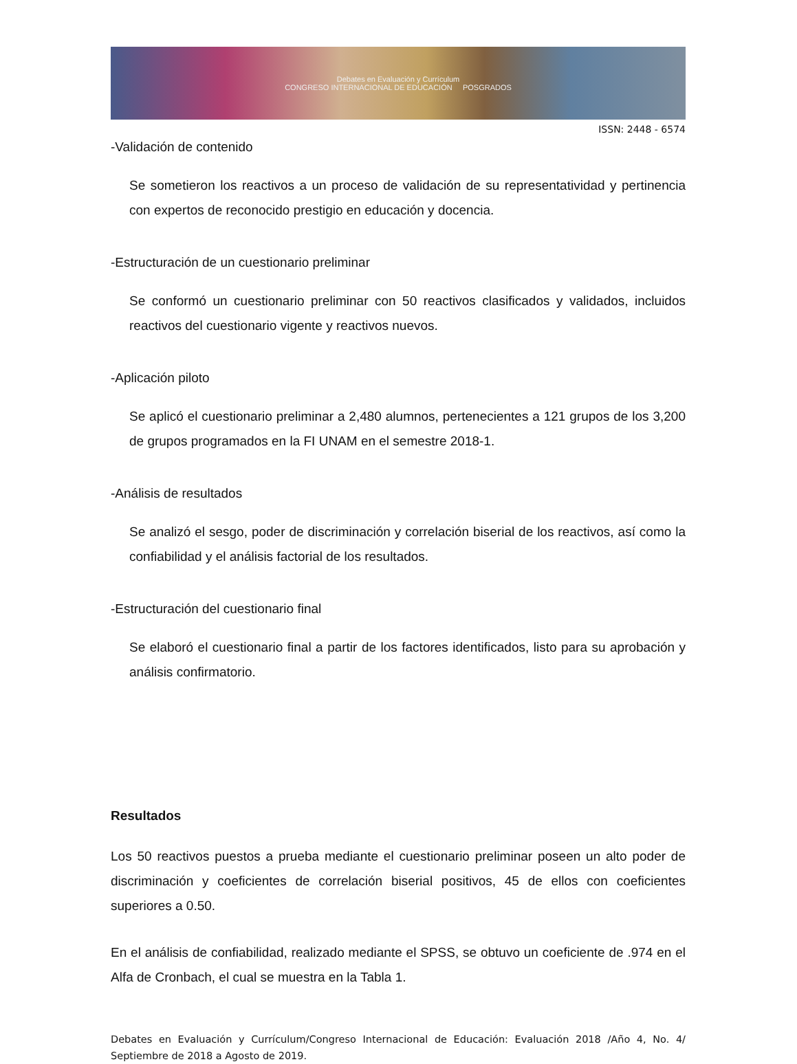Debates en Evaluación y Currículum
CONGRESO INTERNACIONAL DE EDUCACIÓN POSGRADOS
ISSN: 2448 - 6574
-Validación de contenido
Se sometieron los reactivos a un proceso de validación de su representatividad y pertinencia con expertos de reconocido prestigio en educación y docencia.
-Estructuración de un cuestionario preliminar
Se conformó un cuestionario preliminar con 50 reactivos clasificados y validados, incluidos reactivos del cuestionario vigente y reactivos nuevos.
-Aplicación piloto
Se aplicó el cuestionario preliminar a 2,480 alumnos, pertenecientes a 121 grupos de los 3,200 de grupos programados en la FI UNAM en el semestre 2018-1.
-Análisis de resultados
Se analizó el sesgo, poder de discriminación y correlación biserial de los reactivos, así como la confiabilidad y el análisis factorial de los resultados.
-Estructuración del cuestionario final
Se elaboró el cuestionario final a partir de los factores identificados, listo para su aprobación y análisis confirmatorio.
Resultados
Los 50 reactivos puestos a prueba mediante el cuestionario preliminar poseen un alto poder de discriminación y coeficientes de correlación biserial positivos, 45 de ellos con coeficientes superiores a 0.50.
En el análisis de confiabilidad, realizado mediante el SPSS, se obtuvo un coeficiente de .974 en el Alfa de Cronbach, el cual se muestra en la Tabla 1.
Debates en Evaluación y Currículum/Congreso Internacional de Educación: Evaluación 2018 /Año 4, No. 4/ Septiembre de 2018 a Agosto de 2019.